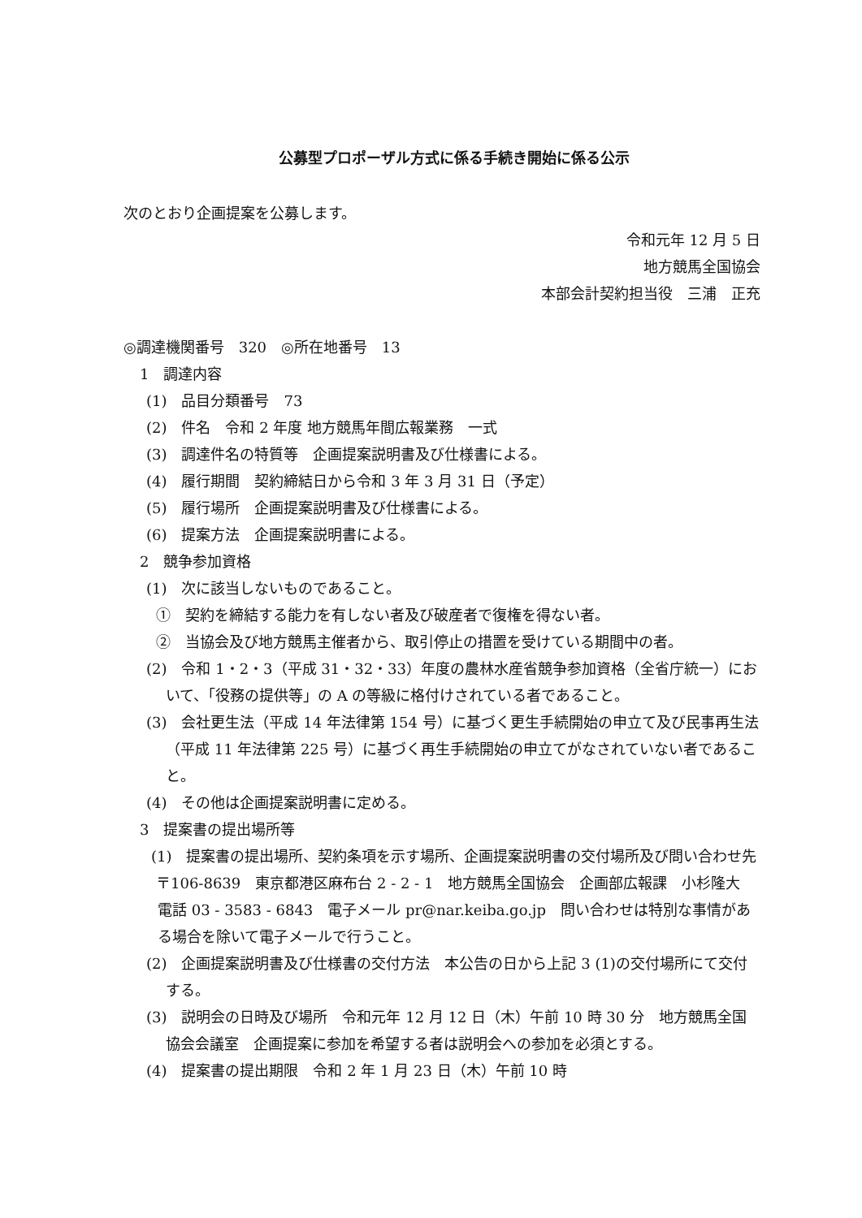公募型プロポーザル方式に係る手続き開始に係る公示
次のとおり企画提案を公募します。
令和元年 12 月 5 日
地方競馬全国協会
本部会計契約担当役　三浦　正充
◎調達機関番号　320　◎所在地番号　13
1　調達内容
(1)　品目分類番号　73
(2)　件名　令和 2 年度 地方競馬年間広報業務　一式
(3)　調達件名の特質等　企画提案説明書及び仕様書による。
(4)　履行期間　契約締結日から令和 3 年 3 月 31 日（予定）
(5)　履行場所　企画提案説明書及び仕様書による。
(6)　提案方法　企画提案説明書による。
2　競争参加資格
(1)　次に該当しないものであること。
①　契約を締結する能力を有しない者及び破産者で復権を得ない者。
②　当協会及び地方競馬主催者から、取引停止の措置を受けている期間中の者。
(2)　令和 1・2・3（平成 31・32・33）年度の農林水産省競争参加資格（全省庁統一）において、「役務の提供等」の A の等級に格付けされている者であること。
(3)　会社更生法（平成 14 年法律第 154 号）に基づく更生手続開始の申立て及び民事再生法（平成 11 年法律第 225 号）に基づく再生手続開始の申立てがなされていない者であること。
(4)　その他は企画提案説明書に定める。
3　提案書の提出場所等
(1)　提案書の提出場所、契約条項を示す場所、企画提案説明書の交付場所及び問い合わせ先
〒106-8639　東京都港区麻布台 2 - 2 - 1　地方競馬全国協会　企画部広報課　小杉隆大　電話 03 - 3583 - 6843　電子メール pr@nar.keiba.go.jp　問い合わせは特別な事情がある場合を除いて電子メールで行うこと。
(2)　企画提案説明書及び仕様書の交付方法　本公告の日から上記 3 (1)の交付場所にて交付する。
(3)　説明会の日時及び場所　令和元年 12 月 12 日（木）午前 10 時 30 分　地方競馬全国協会会議室　企画提案に参加を希望する者は説明会への参加を必須とする。
(4)　提案書の提出期限　令和 2 年 1 月 23 日（木）午前 10 時